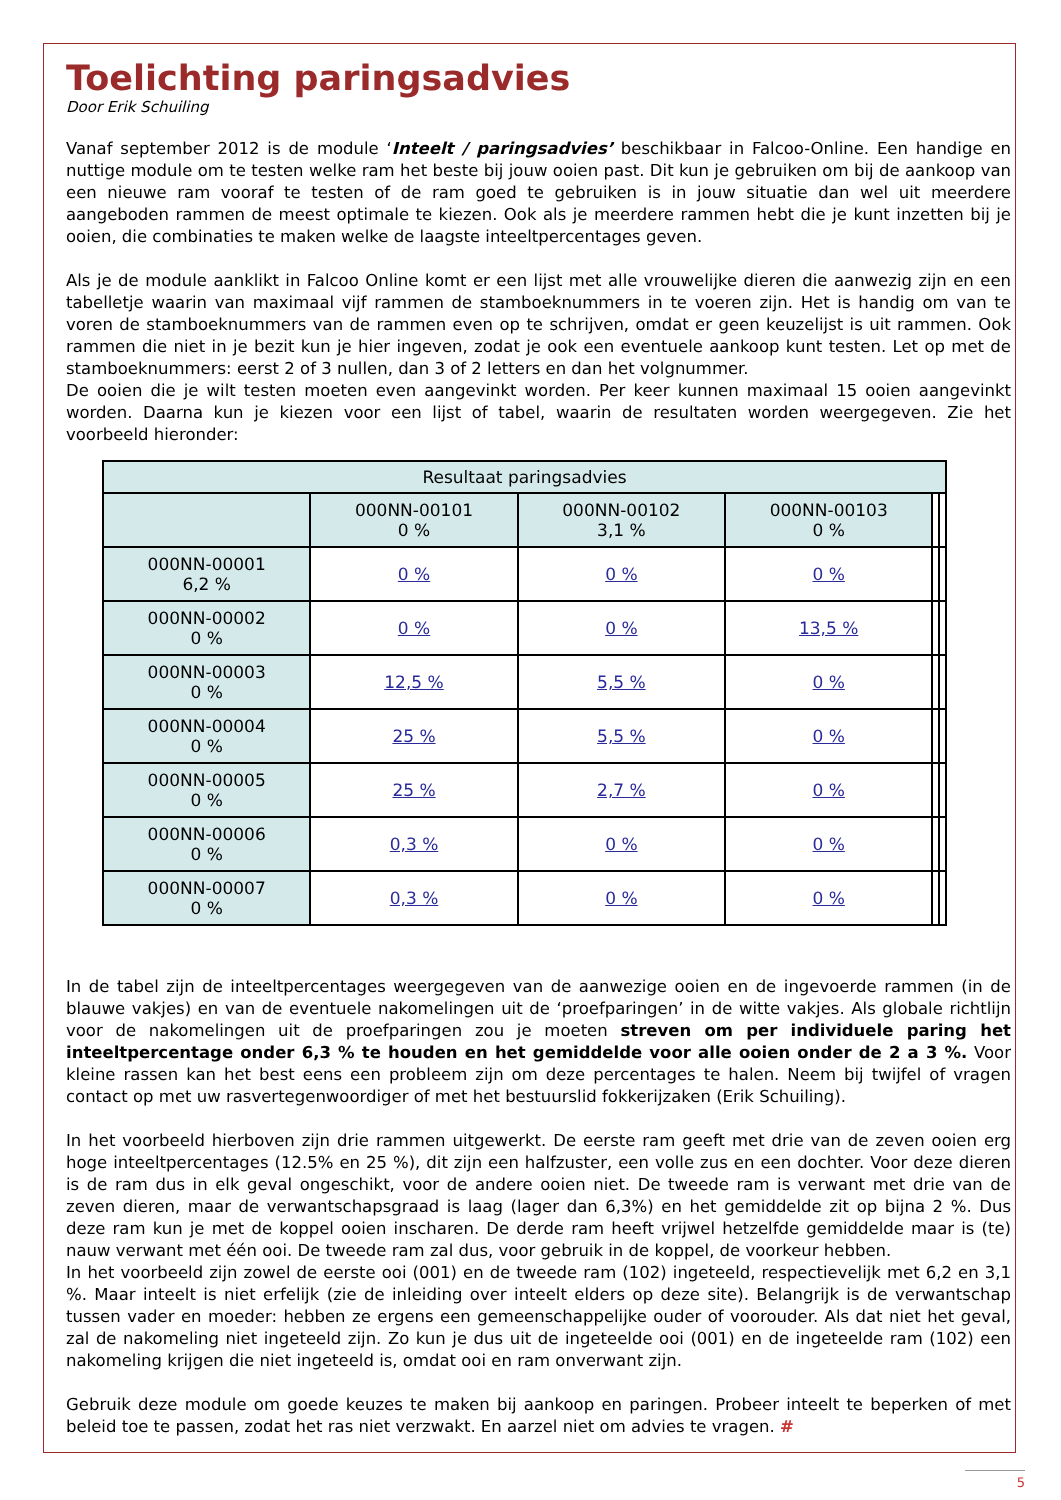Toelichting paringsadvies
Door Erik Schuiling
Vanaf september 2012 is de module ‘Inteelt / paringsadvies’ beschikbaar in Falcoo-Online. Een handige en nuttige module om te testen welke ram het beste bij jouw ooien past. Dit kun je gebruiken om bij de aankoop van een nieuwe ram vooraf te testen of de ram goed te gebruiken is in jouw situatie dan wel uit meerdere aangeboden rammen de meest optimale te kiezen. Ook als je meerdere rammen hebt die je kunt inzetten bij je ooien, die combinaties te maken welke de laagste inteeltpercentages geven.
Als je de module aanklikt in Falcoo Online komt er een lijst met alle vrouwelijke dieren die aanwezig zijn en een tabelletje waarin van maximaal vijf rammen de stamboeknummers in te voeren zijn. Het is handig om van te voren de stamboeknummers van de rammen even op te schrijven, omdat er geen keuzelijst is uit rammen. Ook rammen die niet in je bezit kun je hier ingeven, zodat je ook een eventuele aankoop kunt testen. Let op met de stamboeknummers: eerst 2 of 3 nullen, dan 3 of 2 letters en dan het volgnummer.
De ooien die je wilt testen moeten even aangevinkt worden. Per keer kunnen maximaal 15 ooien aangevinkt worden. Daarna kun je kiezen voor een lijst of tabel, waarin de resultaten worden weergegeven. Zie het voorbeeld hieronder:
| Resultaat paringsadvies | | | | | |
| --- | --- | --- | --- | --- | --- |
| | 000NN-00101 0 % | 000NN-00102 3,1 % | 000NN-00103 0 % | | |
| 000NN-00001 6,2 % | 0 % | 0 % | 0 % | | |
| 000NN-00002 0 % | 0 % | 0 % | 13,5 % | | |
| 000NN-00003 0 % | 12,5 % | 5,5 % | 0 % | | |
| 000NN-00004 0 % | 25 % | 5,5 % | 0 % | | |
| 000NN-00005 0 % | 25 % | 2,7 % | 0 % | | |
| 000NN-00006 0 % | 0,3 % | 0 % | 0 % | | |
| 000NN-00007 0 % | 0,3 % | 0 % | 0 % | | |
In de tabel zijn de inteeltpercentages weergegeven van de aanwezige ooien en de ingevoerde rammen (in de blauwe vakjes) en van de eventuele nakomelingen uit de ‘proefparingen’ in de witte vakjes. Als globale richtlijn voor de nakomelingen uit de proefparingen zou je moeten streven om per individuele paring het inteeltpercentage onder 6,3 % te houden en het gemiddelde voor alle ooien onder de 2 a 3 %. Voor kleine rassen kan het best eens een probleem zijn om deze percentages te halen. Neem bij twijfel of vragen contact op met uw rasvertegenwoordiger of met het bestuurslid fokkerijzaken (Erik Schuiling).
In het voorbeeld hierboven zijn drie rammen uitgewerkt. De eerste ram geeft met drie van de zeven ooien erg hoge inteeltpercentages (12.5% en 25 %), dit zijn een halfzuster, een volle zus en een dochter. Voor deze dieren is de ram dus in elk geval ongeschikt, voor de andere ooien niet. De tweede ram is verwant met drie van de zeven dieren, maar de verwantschapsgraad is laag (lager dan 6,3%) en het gemiddelde zit op bijna 2 %. Dus deze ram kun je met de koppel ooien inscharen. De derde ram heeft vrijwel hetzelfde gemiddelde maar is (te) nauw verwant met één ooi. De tweede ram zal dus, voor gebruik in de koppel, de voorkeur hebben.
In het voorbeeld zijn zowel de eerste ooi (001) en de tweede ram (102) ingeteeld, respectievelijk met 6,2 en 3,1 %. Maar inteelt is niet erfelijk (zie de inleiding over inteelt elders op deze site). Belangrijk is de verwantschap tussen vader en moeder: hebben ze ergens een gemeenschappelijke ouder of voorouder. Als dat niet het geval, zal de nakomeling niet ingeteeld zijn. Zo kun je dus uit de ingeteelde ooi (001) en de ingeteelde ram (102) een nakomeling krijgen die niet ingeteeld is, omdat ooi en ram onverwant zijn.
Gebruik deze module om goede keuzes te maken bij aankoop en paringen. Probeer inteelt te beperken of met beleid toe te passen, zodat het ras niet verzwakt. En aarzel niet om advies te vragen. #
5